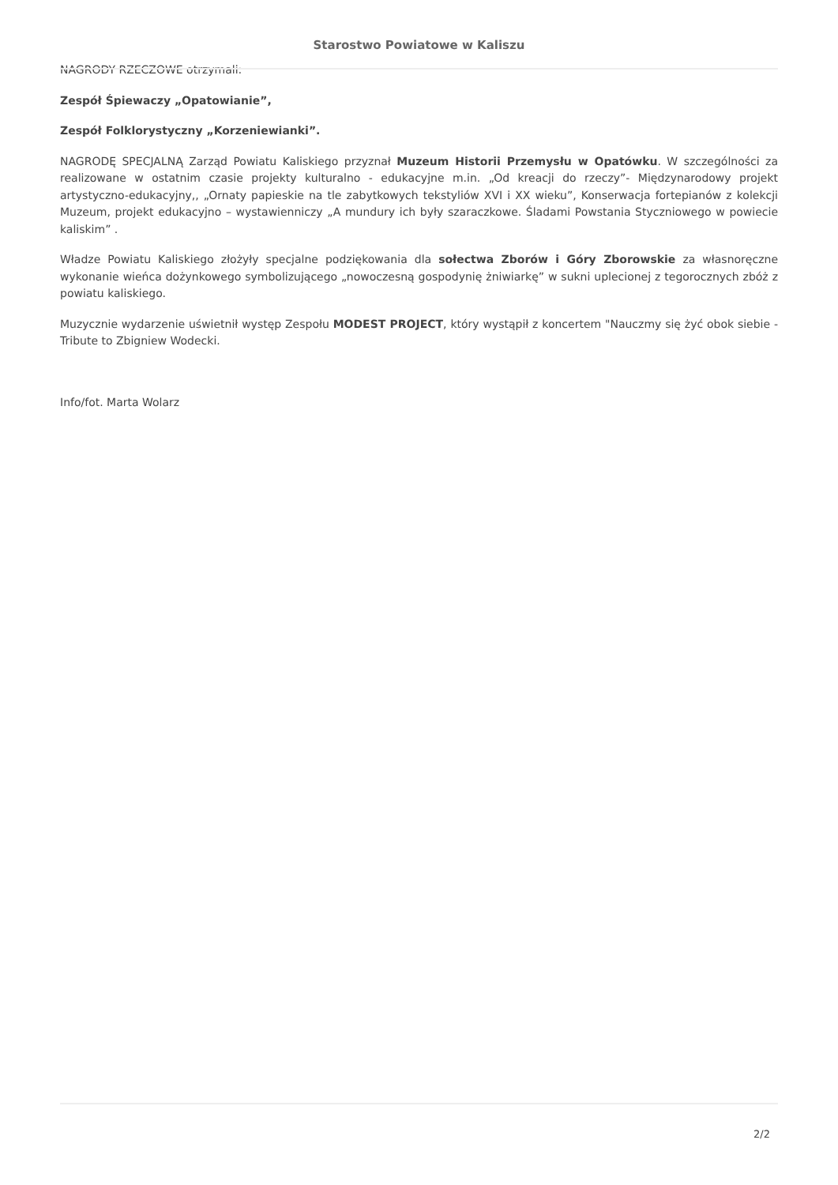Starostwo Powiatowe w Kaliszu
NAGRODY RZECZOWE otrzymali:
Zespół Śpiewaczy „Opatowianie”,
Zespół Folklorystyczny „Korzeniewianki”.
NAGRODĘ SPECJALNĄ Zarząd Powiatu Kaliskiego przyznał Muzeum Historii Przemysłu w Opatówku. W szczególności za realizowane w ostatnim czasie projekty kulturalno - edukacyjne m.in. „Od kreacji do rzeczy”- Międzynarodowy projekt artystyczno-edukacyjny,, „Ornaty papieskie na tle zabytkowych tekstyliów XVI i XX wieku”, Konserwacja fortepianów z kolekcji Muzeum, projekt edukacyjno – wystawienniczy „A mundury ich były szaraczkowe. Śladami Powstania Styczniowego w powiecie kaliskim” .
Władze Powiatu Kaliskiego złożyły specjalne podziękowania dla sołectwa Zborów i Góry Zborowskie za własnoręczne wykonanie wieńca dożynkowego symbolizującego „nowoczesną gospodynię żniwiarkę” w sukni uplecionej z tegorocznych zbóż z powiatu kaliskiego.
Muzycznie wydarzenie uświetnił występ Zespołu MODEST PROJECT, który wystąpił z koncertem "Nauczmy się żyć obok siebie - Tribute to Zbigniew Wodecki.
Info/fot. Marta Wolarz
2/2